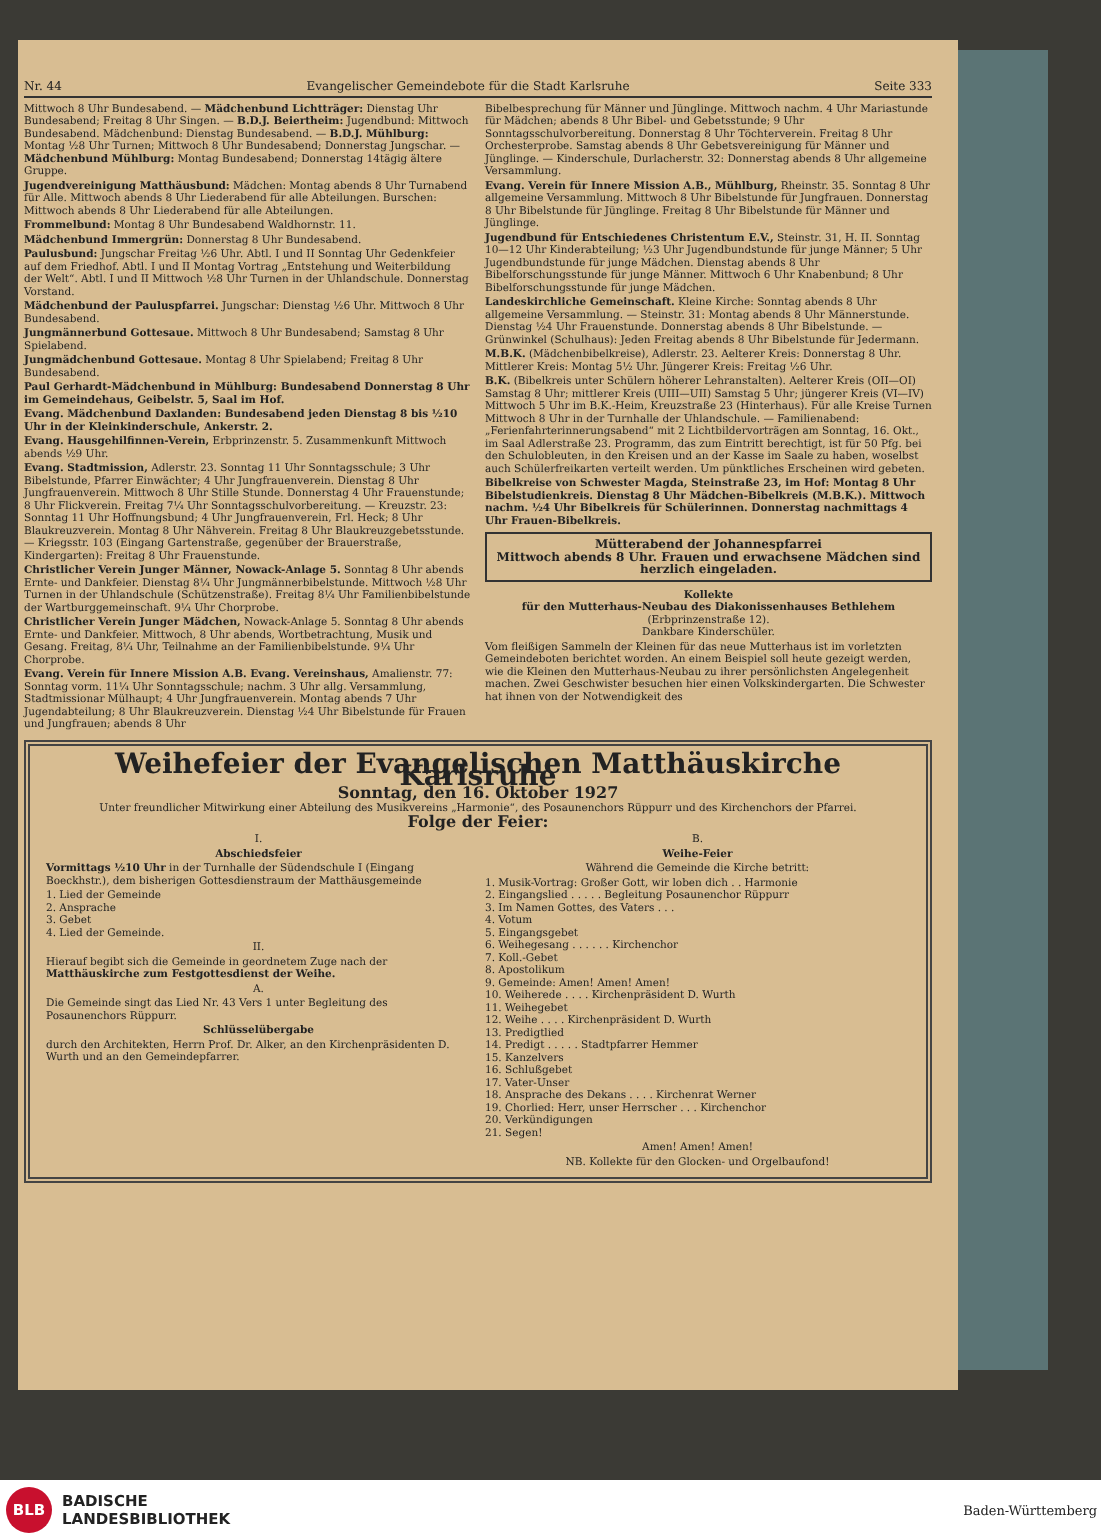Nr. 44 Evangelischer Gemeindebote für die Stadt Karlsruhe Seite 333
Mittwoch 8 Uhr Bundesabend. — Mädchenbund Lichtträger: Dienstag Uhr Bundesabend; Freitag 8 Uhr Singen. — B.D.J. Beiertheim: Jugendbund: Mittwoch Bundesabend. Mädchenbund: Dienstag Bundesabend. — B.D.J. Mühlburg: Montag ½8 Uhr Turnen; Mittwoch 8 Uhr Bundesabend; Donnerstag Jungschar. — Mädchenbund Mühlburg: Montag Bundesabend; Donnerstag 14tägig ältere Gruppe.
Jugendvereinigung Matthäusbund: Mädchen: Montag abends 8 Uhr Turnabend für Alle. Mittwoch abends 8 Uhr Liederabend für alle Abteilungen. Burschen: Mittwoch abends 8 Uhr Liederabend für alle Abteilungen.
Frommelbund: Montag 8 Uhr Bundesabend Waldhornstr. 11.
Mädchenbund Immergrün: Donnerstag 8 Uhr Bundesabend.
Paulusbund: Jungschar Freitag ½6 Uhr. Abtl. I und II Sonntag Uhr Gedenkfeier auf dem Friedhof. Abtl. I und II Montag Vortrag „Entstehung und Weiterbildung der Welt“. Abtl. I und II Mittwoch ½8 Uhr Turnen in der Uhlandschule. Donnerstag Vorstand.
Mädchenbund der Pauluspfarrei. Jungschar: Dienstag ½6 Uhr. Mittwoch 8 Uhr Bundesabend.
Jungmännerbund Gottesaue. Mittwoch 8 Uhr Bundesabend; Samstag 8 Uhr Spielabend.
Jungmädchenbund Gottesaue. Montag 8 Uhr Spielabend; Freitag 8 Uhr Bundesabend.
Paul Gerhardt-Mädchenbund in Mühlburg: Bundesabend Donnerstag 8 Uhr im Gemeindehaus, Geibelstr. 5, Saal im Hof.
Evang. Mädchenbund Daxlanden: Bundesabend jeden Dienstag 8 bis ½10 Uhr in der Kleinkinderschule, Ankerstr. 2.
Evang. Hausgehilfinnen-Verein, Erbprinzenstr. 5. Zusammenkunft Mittwoch abends ½9 Uhr.
Evang. Stadtmission, Adlerstr. 23. Sonntag 11 Uhr Sonntagsschule; 3 Uhr Bibelstunde, Pfarrer Einwächter; 4 Uhr Jungfrauenverein. Dienstag 8 Uhr Jungfrauenverein. Mittwoch 8 Uhr Stille Stunde. Donnerstag 4 Uhr Frauenstunde; 8 Uhr Flickverein. Freitag 7¼ Uhr Sonntagsschulvorbereitung. — Kreuzstr. 23: Sonntag 11 Uhr Hoffnungsbund; 4 Uhr Jungfrauenverein, Frl. Heck; 8 Uhr Blaukreuzverein. Montag 8 Uhr Nähverein. Freitag 8 Uhr Blaukreuzgebetsstunde. — Kriegsstr. 103 (Eingang Gartenstraße, gegenüber der Brauerstraße, Kindergarten): Freitag 8 Uhr Frauenstunde.
Christlicher Verein Junger Männer, Nowack-Anlage 5. Sonntag 8 Uhr abends Ernte- und Dankfeier. Dienstag 8¼ Uhr Jungmännerbibelstunde. Mittwoch ½8 Uhr Turnen in der Uhlandschule (Schützenstraße). Freitag 8¼ Uhr Familienbibelstunde der Wartburggemeinschaft. 9¼ Uhr Chorprobe.
Christlicher Verein Junger Mädchen, Nowack-Anlage 5. Sonntag 8 Uhr abends Ernte- und Dankfeier. Mittwoch, 8 Uhr abends, Wortbetrachtung, Musik und Gesang. Freitag, 8¼ Uhr, Teilnahme an der Familienbibelstunde. 9¼ Uhr Chorprobe.
Evang. Verein für Innere Mission A.B. Evang. Vereinshaus, Amalienstr. 77: Sonntag vorm. 11¼ Uhr Sonntagsschule; nachm. 3 Uhr allg. Versammlung, Stadtmissionar Mülhaupt; 4 Uhr Jungfrauenverein. Montag abends 7 Uhr Jugendabteilung; 8 Uhr Blaukreuzverein. Dienstag ½4 Uhr Bibelstunde für Frauen und Jungfrauen; abends 8 Uhr
Bibelbesprechung für Männer und Jünglinge. Mittwoch nachm. 4 Uhr Mariastunde für Mädchen; abends 8 Uhr Bibel- und Gebetsstunde; 9 Uhr Sonntagsschulvorbereitung. Donnerstag 8 Uhr Töchterverein. Freitag 8 Uhr Orchesterprobe. Samstag abends 8 Uhr Gebetsvereinigung für Männer und Jünglinge. — Kinderschule, Durlacherstr. 32: Donnerstag abends 8 Uhr allgemeine Versammlung.
Evang. Verein für Innere Mission A.B., Mühlburg, Rheinstr. 35. Sonntag 8 Uhr allgemeine Versammlung. Mittwoch 8 Uhr Bibelstunde für Jungfrauen. Donnerstag 8 Uhr Bibelstunde für Jünglinge. Freitag 8 Uhr Bibelstunde für Männer und Jünglinge.
Jugendbund für Entschiedenes Christentum E.V., Steinstr. 31, H. II. Sonntag 10—12 Uhr Kinderabteilung; ½3 Uhr Jugendbundstunde für junge Männer; 5 Uhr Jugendbundstunde für junge Mädchen. Dienstag abends 8 Uhr Bibelforschungsstunde für junge Männer. Mittwoch 6 Uhr Knabenbund; 8 Uhr Bibelforschungsstunde für junge Mädchen.
Landeskirchliche Gemeinschaft. Kleine Kirche: Sonntag abends 8 Uhr allgemeine Versammlung. — Steinstr. 31: Montag abends 8 Uhr Männerstunde. Dienstag ½4 Uhr Frauenstunde. Donnerstag abends 8 Uhr Bibelstunde. — Grünwinkel (Schulhaus): Jeden Freitag abends 8 Uhr Bibelstunde für Jedermann.
M.B.K. (Mädchenbibelkreise), Adlerstr. 23. Aelterer Kreis: Donnerstag 8 Uhr. Mittlerer Kreis: Montag 5½ Uhr. Jüngerer Kreis: Freitag ½6 Uhr.
B.K. (Bibelkreis unter Schülern höherer Lehranstalten). Aelterer Kreis (OII—OI) Samstag 8 Uhr; mittlerer Kreis (UIII—UII) Samstag 5 Uhr; jüngerer Kreis (VI—IV) Mittwoch 5 Uhr im B.K.-Heim, Kreuzstraße 23 (Hinterhaus). Für alle Kreise Turnen Mittwoch 8 Uhr in der Turnhalle der Uhlandschule. — Familienabend: „Ferienfahrterinnerungsabend“ mit 2 Lichtbildervorträgen am Sonntag, 16. Okt., im Saal Adlerstraße 23. Programm, das zum Eintritt berechtigt, ist für 50 Pfg. bei den Schulobleuten, in den Kreisen und an der Kasse im Saale zu haben, woselbst auch Schülerfreikarten verteilt werden. Um pünktliches Erscheinen wird gebeten.
Bibelkreise von Schwester Magda, Steinstraße 23, im Hof: Montag 8 Uhr Bibelstudienkreis. Dienstag 8 Uhr Mädchen-Bibelkreis (M.B.K.). Mittwoch nachm. ½4 Uhr Bibelkreis für Schülerinnen. Donnerstag nachmittags 4 Uhr Frauen-Bibelkreis.
Mütterabend der Johannespfarrei
Mittwoch abends 8 Uhr. Frauen und erwachsene Mädchen sind herzlich eingeladen.
Kollekte
für den Mutterhaus-Neubau des Diakonissenhauses Bethlehem
(Erbprinzenstraße 12).
Dankbare Kinderschüler.
Vom fleißigen Sammeln der Kleinen für das neue Mutterhaus ist im vorletzten Gemeindeboten berichtet worden. An einem Beispiel soll heute gezeigt werden, wie die Kleinen den Mutterhaus-Neubau zu ihrer persönlichsten Angelegenheit machen. Zwei Geschwister besuchen hier einen Volkskindergarten. Die Schwester hat ihnen von der Notwendigkeit des
Weihefeier der Evangelischen Matthäuskirche Karlsruhe
Sonntag, den 16. Oktober 1927
Unter freundlicher Mitwirkung einer Abteilung des Musikvereins „Harmonie“, des Posaunenchors Rüppurr und des Kirchenchors der Pfarrei.
Folge der Feier:
I.
Abschiedsfeier
Vormittags ½10 Uhr in der Turnhalle der Südendschule I (Eingang Boeckhstr.), dem bisherigen Gottesdienstraum der Matthäusgemeinde
1. Lied der Gemeinde
2. Ansprache
3. Gebet
4. Lied der Gemeinde.
II.
Hierauf begibt sich die Gemeinde in geordnetem Zuge nach der Matthäuskirche zum Festgottesdienst der Weihe.
A.
Die Gemeinde singt das Lied Nr. 43 Vers 1 unter Begleitung des Posaunenchors Rüppurr.
Schlüsselübergabe
durch den Architekten, Herrn Prof. Dr. Alker, an den Kirchenpräsidenten D. Wurth und an den Gemeindepfarrer.
B.
Weihe-Feier
Während die Gemeinde die Kirche betritt:
1. Musik-Vortrag: Großer Gott, wir loben dich . . Harmonie
2. Eingangslied . . . . . Begleitung Posaunenchor Rüppurr
3. Im Namen Gottes, des Vaters . . .
4. Votum
5. Eingangsgebet
6. Weihegesang . . . . . . Kirchenchor
7. Koll.-Gebet
8. Apostolikum
9. Gemeinde: Amen! Amen! Amen!
10. Weiherede . . . . Kirchenpräsident D. Wurth
11. Weihegebet
12. Weihe . . . . Kirchenpräsident D. Wurth
13. Predigtlied
14. Predigt . . . . . Stadtpfarrer Hemmer
15. Kanzelvers
16. Schlußgebet
17. Vater-Unser
18. Ansprache des Dekans . . . . Kirchenrat Werner
19. Chorlied: Herr, unser Herrscher . . . Kirchenchor
20. Verkündigungen
21. Segen!
Amen! Amen! Amen!
NB. Kollekte für den Glocken- und Orgelbaufond!
BLB
BADISCHE
LANDESBIBLIOTHEK
Baden-Württemberg